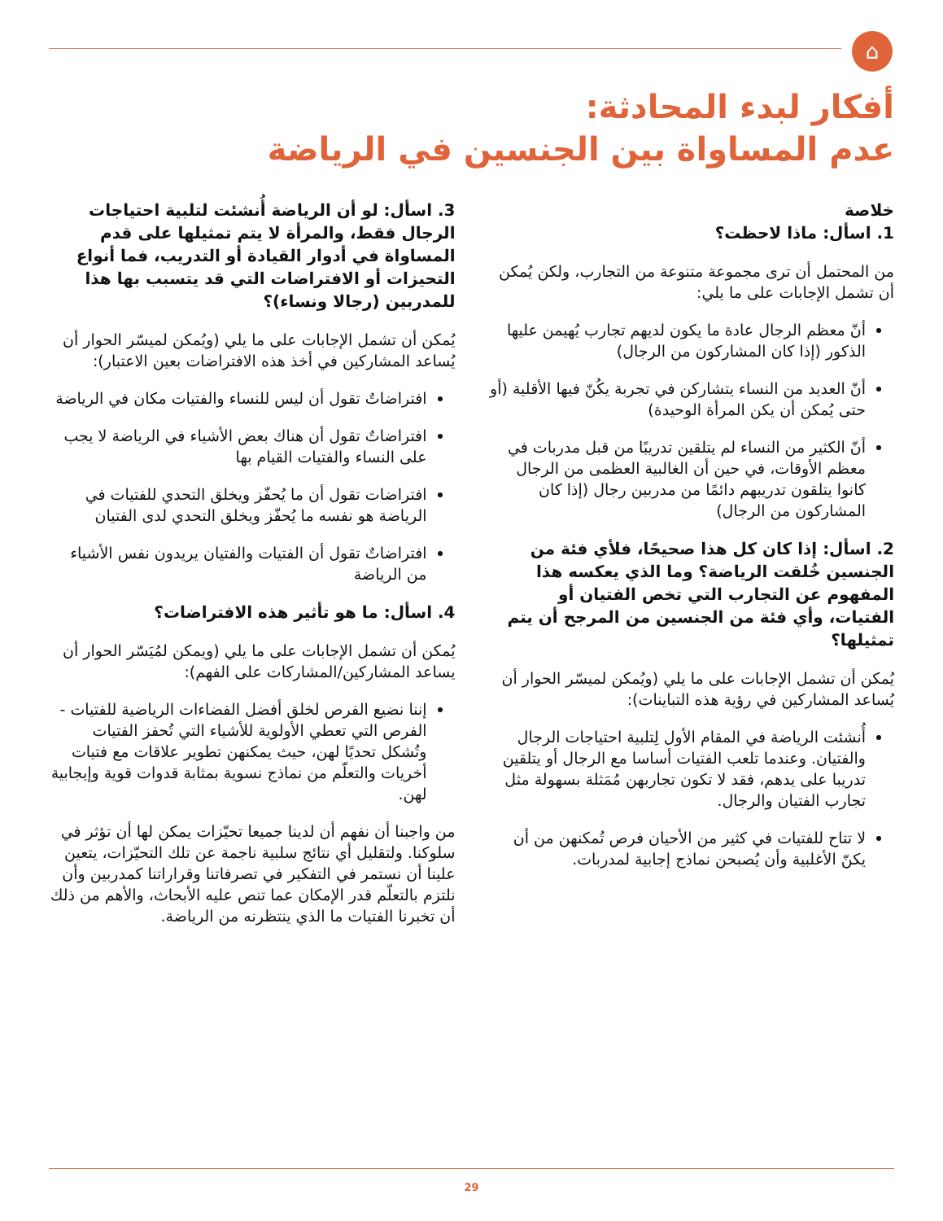⌂
أفكار لبدء المحادثة:
عدم المساواة بين الجنسين في الرياضة
خلاصة
1. اسأل: ماذا لاحظت؟
من المحتمل أن ترى مجموعة متنوعة من التجارب، ولكن يُمكن أن تشمل الإجابات على ما يلي:
أنّ معظم الرجال عادة ما يكون لديهم تجارب يُهيمن عليها الذكور (إذا كان المشاركون من الرجال)
أنّ العديد من النساء يتشاركن في تجربة يكُنّ فيها الأقلية (أو حتى يُمكن أن يكن المرأة الوحيدة)
أنّ الكثير من النساء لم يتلقين تدريبًا من قبل مدربات في معظم الأوقات، في حين أن الغالبية العظمى من الرجال كانوا يتلقون تدريبهم دائمًا من مدربين رجال (إذا كان المشاركون من الرجال)
2. اسأل: إذا كان كل هذا صحيحًا، فلأي فئة من الجنسين خُلقت الرياضة؟ وما الذي يعكسه هذا المفهوم عن التجارب التي تخص الفتيان أو الفتيات، وأي فئة من الجنسين من المرجح أن يتم تمثيلها؟
يُمكن أن تشمل الإجابات على ما يلي (ويُمكن لميسّر الحوار أن يُساعد المشاركين في رؤية هذه التباينات):
أُنشئت الرياضة في المقام الأول لِتلبية احتياجات الرجال والفتيان. وعندما تلعب الفتيات أساسا مع الرجال أو يتلقين تدريبا على يدهم، فقد لا تكون تجاربهن مُمَثلة بسهولة مثل تجارب الفتيان والرجال.
لا تتاح للفتيات في كثير من الأحيان فرص تُمكنهن من أن يكنّ الأغلبية وأن يُصبحن نماذج إجابية لمدربات.
3. اسأل: لو أن الرياضة أُنشئت لتلبية احتياجات الرجال فقط، والمرأة لا يتم تمثيلها على قدم المساواة في أدوار القيادة أو التدريب، فما أنواع التحيزات أو الافتراضات التي قد يتسبب بها هذا للمدربين (رجالا ونساء)؟
يُمكن أن تشمل الإجابات على ما يلي (ويُمكن لميسّر الحوار أن يُساعد المشاركين في أخذ هذه الافتراضات بعين الاعتبار):
افتراضاتٌ تقول أن ليس للنساء والفتيات مكان في الرياضة
افتراضاتٌ تقول أن هناك بعض الأشياء في الرياضة لا يجب على النساء والفتيات القيام بها
افتراضات تقول أن ما يُحفّز ويخلق التحدي للفتيات في الرياضة هو نفسه ما يُحفّز ويخلق التحدي لدى الفتيان
افتراضاتٌ تقول أن الفتيات والفتيان يريدون نفس الأشياء من الرياضة
4. اسأل: ما هو تأثير هذه الافتراضات؟
يُمكن أن تشمل الإجابات على ما يلي (ويمكن لمُيَسّر الحوار أن يساعد المشاركين/المشاركات على الفهم):
إننا نضيع الفرص لخلق أفضل الفضاءات الرياضية للفتيات - الفرص التي تعطي الأولوية للأشياء التي تُحفز الفتيات وتُشكل تحديًا لهن، حيث يمكنهن تطوير علاقات مع فتيات أخريات والتعلّم من نماذج نسوية بمثابة قدوات قوية وإيجابية لهن.
من واجبنا أن نفهم أن لدينا جميعا تحيّزات يمكن لها أن تؤثر في سلوكنا. ولتقليل أي نتائج سلبية ناجمة عن تلك التحيّزات، يتعين علينا أن نستمر في التفكير في تصرفاتنا وقراراتنا كمدربين وأن نلتزم بالتعلّم قدر الإمكان عما تنص عليه الأبحاث، والأهم من ذلك أن تخبرنا الفتيات ما الذي ينتظرنه من الرياضة.
29